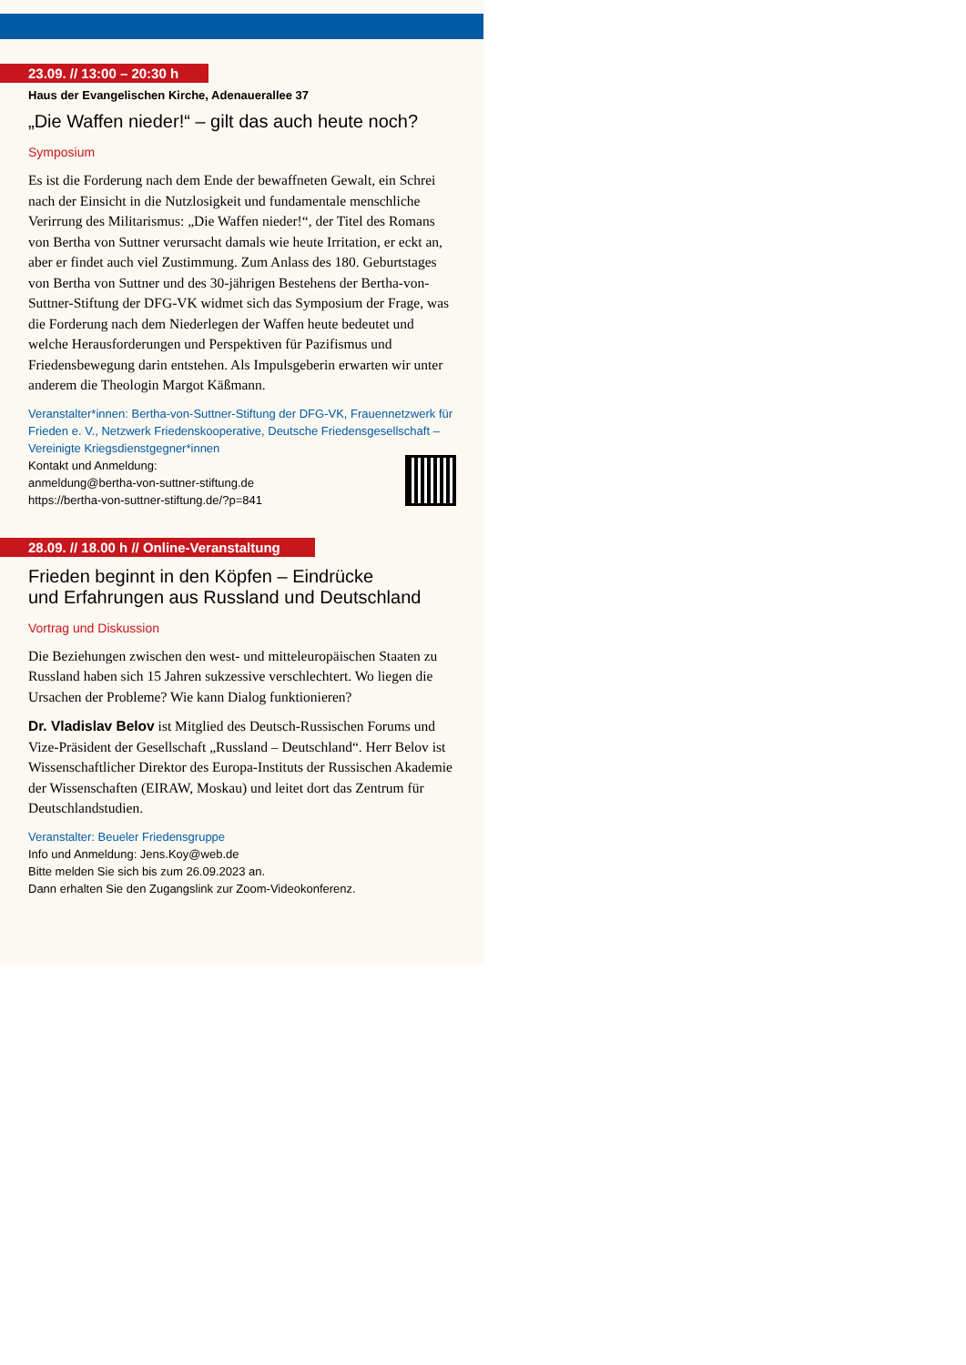23.09. // 13:00 – 20:30 h
Haus der Evangelischen Kirche, Adenauerallee 37
„Die Waffen nieder!“ – gilt das auch heute noch?
Symposium
Es ist die Forderung nach dem Ende der bewaffneten Gewalt, ein Schrei nach der Einsicht in die Nutzlosigkeit und fundamentale menschliche Verirrung des Militarismus: „Die Waffen nieder!“, der Titel des Romans von Bertha von Suttner verursacht damals wie heute Irritation, er eckt an, aber er findet auch viel Zustimmung. Zum Anlass des 180. Geburtstages von Bertha von Suttner und des 30-jährigen Bestehens der Bertha-von-Suttner-Stiftung der DFG-VK widmet sich das Symposium der Frage, was die Forderung nach dem Niederlegen der Waffen heute bedeutet und welche Herausforderungen und Perspektiven für Pazifismus und Friedensbewegung darin entstehen. Als Impulsgeberin erwarten wir unter anderem die Theologin Margot Käßmann.
Veranstalter*innen: Bertha-von-Suttner-Stiftung der DFG-VK, Frauennetzwerk für Frieden e. V., Netzwerk Friedenskooperative, Deutsche Friedensgesellschaft – Vereinigte Kriegsdienstgegner*innen
Kontakt und Anmeldung:
anmeldung@bertha-von-suttner-stiftung.de
https://bertha-von-suttner-stiftung.de/?p=841
28.09. // 18.00 h // Online-Veranstaltung
Frieden beginnt in den Köpfen – Eindrücke
und Erfahrungen aus Russland und Deutschland
Vortrag und Diskussion
Die Beziehungen zwischen den west- und mitteleuropäischen Staaten zu Russland haben sich 15 Jahren sukzessive verschlechtert. Wo liegen die Ursachen der Probleme? Wie kann Dialog funktionieren?
Dr. Vladislav Belov ist Mitglied des Deutsch-Russischen Forums und Vize-Präsident der Gesellschaft „Russland – Deutschland“. Herr Belov ist Wissenschaftlicher Direktor des Europa-Instituts der Russischen Akademie der Wissenschaften (EIRAW, Moskau) und leitet dort das Zentrum für Deutschlandstudien.
Veranstalter: Beueler Friedensgruppe
Info und Anmeldung: Jens.Koy@web.de
Bitte melden Sie sich bis zum 26.09.2023 an.
Dann erhalten Sie den Zugangslink zur Zoom-Videokonferenz.